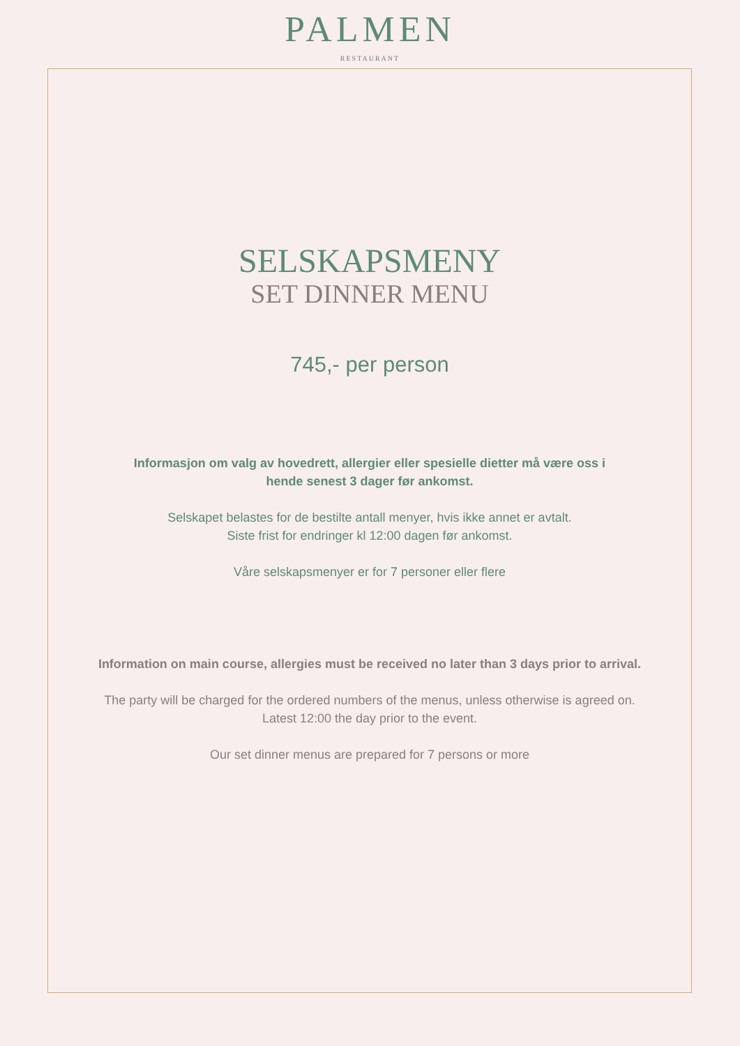PALMEN
RESTAURANT
SELSKAPSMENY
SET DINNER MENU
745,- per person
Informasjon om valg av hovedrett, allergier eller spesielle dietter må være oss i
hende senest 3 dager før ankomst.
Selskapet belastes for de bestilte antall menyer, hvis ikke annet er avtalt.
Siste frist for endringer kl 12:00 dagen før ankomst.
Våre selskapsmenyer er for 7 personer eller flere
Information on main course, allergies must be received no later than 3 days prior to arrival.
The party will be charged for the ordered numbers of the menus, unless otherwise is agreed on.
Latest 12:00 the day prior to the event.
Our set dinner menus are prepared for 7 persons or more